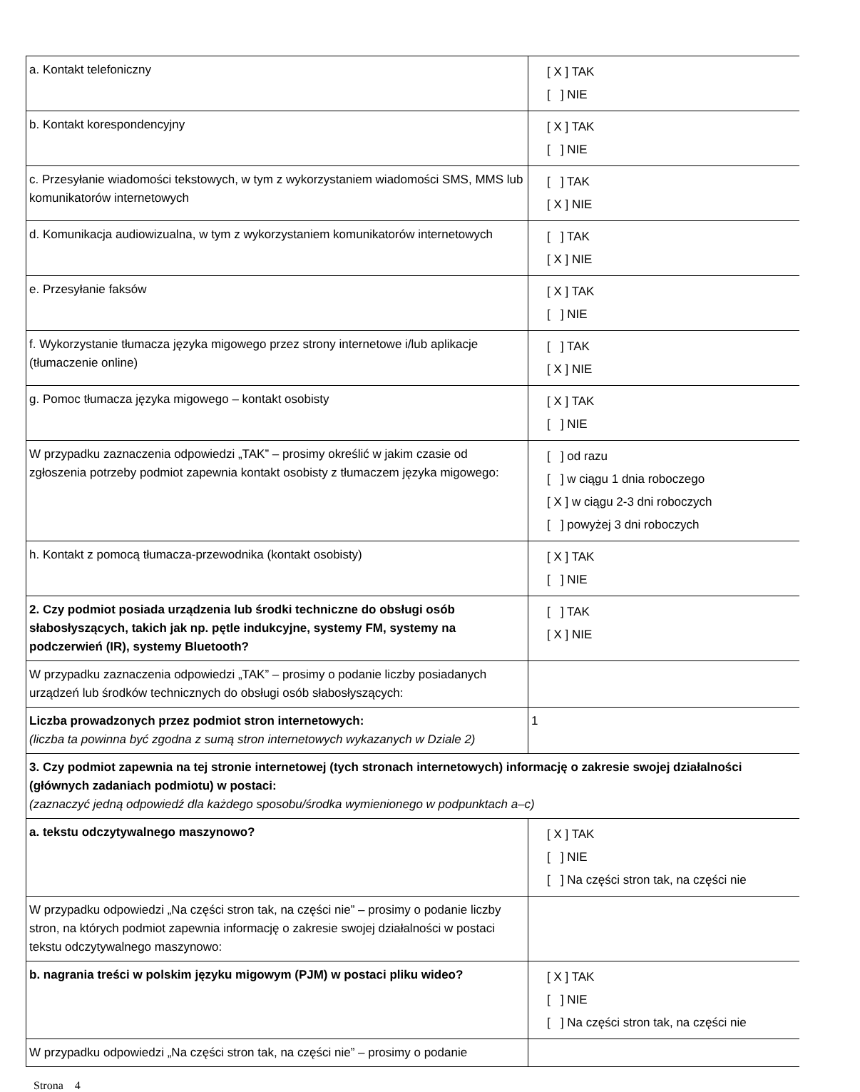| a. Kontakt telefoniczny | [ X ] TAK [ ] NIE |
| b. Kontakt korespondencyjny | [ X ] TAK [ ] NIE |
| c. Przesyłanie wiadomości tekstowych, w tym z wykorzystaniem wiadomości SMS, MMS lub komunikatorów internetowych | [ ] TAK [ X ] NIE |
| d. Komunikacja audiowizualna, w tym z wykorzystaniem komunikatorów internetowych | [ ] TAK [ X ] NIE |
| e. Przesyłanie faksów | [ X ] TAK [ ] NIE |
| f. Wykorzystanie tłumacza języka migowego przez strony internetowe i/lub aplikacje (tłumaczenie online) | [ ] TAK [ X ] NIE |
| g. Pomoc tłumacza języka migowego – kontakt osobisty | [ X ] TAK [ ] NIE |
| W przypadku zaznaczenia odpowiedzi „TAK” – prosimy określić w jakim czasie od zgłoszenia potrzeby podmiot zapewnia kontakt osobisty z tłumaczem języka migowego: | [ ] od razu [ ] w ciągu 1 dnia roboczego [ X ] w ciągu 2-3 dni roboczych [ ] powyżej 3 dni roboczych |
| h. Kontakt z pomocą tłumacza-przewodnika (kontakt osobisty) | [ X ] TAK [ ] NIE |
| 2. Czy podmiot posiada urządzenia lub środki techniczne do obsługi osób słabosłyszących, takich jak np. pętle indukcyjne, systemy FM, systemy na podczerwień (IR), systemy Bluetooth? | [ ] TAK [ X ] NIE |
| W przypadku zaznaczenia odpowiedzi „TAK” – prosimy o podanie liczby posiadanych urządzeń lub środków technicznych do obsługi osób słabosłyszących: | |
| Liczba prowadzonych przez podmiot stron internetowych: (liczba ta powinna być zgodna z sumą stron internetowych wykazanych w Dziale 2) | 1 |
| 3. Czy podmiot zapewnia na tej stronie internetowej (tych stronach internetowych) informację o zakresie swojej działalności (głównych zadaniach podmiotu) w postaci: (zaznaczyć jedną odpowiedź dla każdego sposobu/środka wymienionego w podpunktach a–c) | |
| a. tekstu odczytywalnego maszynowo? | [ X ] TAK [ ] NIE [ ] Na części stron tak, na części nie |
| W przypadku odpowiedzi „Na części stron tak, na części nie” – prosimy o podanie liczby stron, na których podmiot zapewnia informację o zakresie swojej działalności w postaci tekstu odczytywalnego maszynowo: | |
| b. nagrania treści w polskim języku migowym (PJM) w postaci pliku wideo? | [ X ] TAK [ ] NIE [ ] Na części stron tak, na części nie |
| W przypadku odpowiedzi „Na części stron tak, na części nie” – prosimy o podanie | |
Strona 4